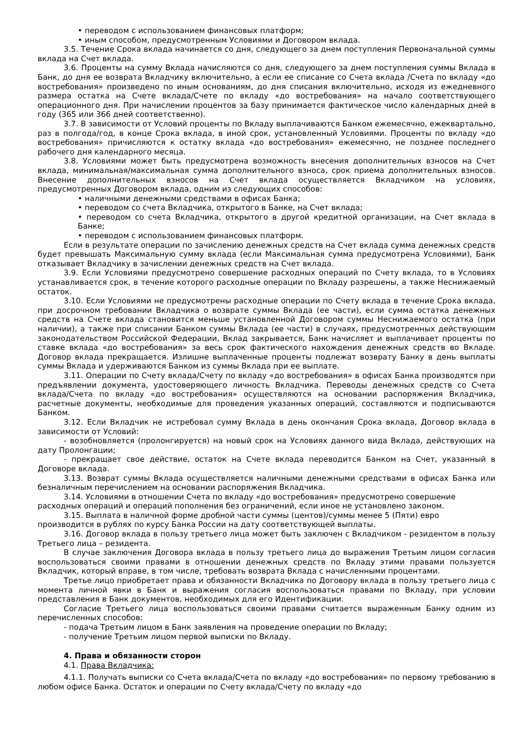• переводом с использованием финансовых платформ;
• иным способом, предусмотренным Условиями и Договором вклада.
3.5. Течение Срока вклада начинается со дня, следующего за днем поступления Первоначальной суммы вклада на Счет вклада.
3.6. Проценты на сумму Вклада начисляются со дня, следующего за днем поступления суммы Вклада в Банк, до дня ее возврата Вкладчику включительно, а если ее списание со Счета вклада /Счета по вкладу «до востребования» произведено по иным основаниям, до дня списания включительно, исходя из ежедневного размера остатка на Счете вклада/Счете по вкладу «до востребования» на начало соответствующего операционного дня. При начислении процентов за базу принимается фактическое число календарных дней в году (365 или 366 дней соответственно).
3.7. В зависимости от Условий проценты по Вкладу выплачиваются Банком ежемесячно, ежеквартально, раз в полгода/год, в конце Срока вклада, в иной срок, установленный Условиями. Проценты по вкладу «до востребования» причисляются к остатку вклада «до востребования» ежемесячно, не позднее последнего рабочего дня календарного месяца.
3.8. Условиями может быть предусмотрена возможность внесения дополнительных взносов на Счет вклада, минимальная/максимальная сумма дополнительного взноса, срок приема дополнительных взносов. Внесение дополнительных взносов на Счет вклада осуществляется Вкладчиком на условиях, предусмотренных Договором вклада, одним из следующих способов:
• наличными денежными средствами в офисах Банка;
• переводом со счета Вкладчика, открытого в Банке, на Счет вклада;
• переводом со счета Вкладчика, открытого в другой кредитной организации, на Счет вклада в Банке;
• переводом с использованием финансовых платформ.
Если в результате операции по зачислению денежных средств на Счет вклада сумма денежных средств будет превышать Максимальную сумму вклада (если Максимальная сумма предусмотрена Условиями), Банк отказывает Вкладчику в зачислении денежных средств на Счет вклада.
3.9. Если Условиями предусмотрено совершение расходных операций по Счету вклада, то в Условиях устанавливается срок, в течение которого расходные операции по Вкладу разрешены, а также Неснижаемый остаток.
3.10. Если Условиями не предусмотрены расходные операции по Счету вклада в течение Срока вклада, при досрочном требовании Вкладчика о возврате суммы Вклада (ее части), если сумма остатка денежных средств на Счете вклада становится меньше установленной Договором суммы Неснижаемого остатка (при наличии), а также при списании Банком суммы Вклада (ее части) в случаях, предусмотренных действующим законодательством Российской Федерации, Вклад закрывается, Банк начисляет и выплачивает проценты по ставке вклада «до востребования» за весь срок фактического нахождения денежных средств во Вкладе. Договор вклада прекращается. Излишне выплаченные проценты подлежат возврату Банку в день выплаты суммы Вклада и удерживаются Банком из суммы Вклада при ее выплате.
3.11. Операции по Счету вклада/Счету по вкладу «до востребования» в офисах Банка производятся при предъявлении документа, удостоверяющего личность Вкладчика. Переводы денежных средств со Счета вклада/Счета по вкладу «до востребования» осуществляются на основании распоряжения Вкладчика, расчетные документы, необходимые для проведения указанных операций, составляются и подписываются Банком.
3.12. Если Вкладчик не истребовал сумму Вклада в день окончания Срока вклада, Договор вклада в зависимости от Условий:
- возобновляется (пролонгируется) на новый срок на Условиях данного вида Вклада, действующих на дату Пролонгации;
- прекращает свое действие, остаток на Счете вклада переводится Банком на Счет, указанный в Договоре вклада.
3.13. Возврат суммы Вклада осуществляется наличными денежными средствами в офисах Банка или безналичным перечислением на основании распоряжения Вкладчика.
3.14. Условиями в отношении Счета по вкладу «до востребования» предусмотрено совершение расходных операций и операций пополнения без ограничений, если иное не установлено законом.
3.15. Выплата в наличной форме дробной части суммы (центов)/суммы менее 5 (Пяти) евро производится в рублях по курсу Банка России на дату соответствующей выплаты.
3.16. Договор вклада в пользу третьего лица может быть заключен с Вкладчиком - резидентом в пользу Третьего лица – резидента.
В случае заключения Договора вклада в пользу третьего лица до выражения Третьим лицом согласия воспользоваться своими правами в отношении денежных средств по Вкладу этими правами пользуется Вкладчик, который вправе, в том числе, требовать возврата Вклада с начисленными процентами.
Третье лицо приобретает права и обязанности Вкладчика по Договору вклада в пользу третьего лица с момента личной явки в Банк и выражения согласия воспользоваться правами по Вкладу, при условии представления в Банк документов, необходимых для его Идентификации.
Согласие Третьего лица воспользоваться своими правами считается выраженным Банку одним из перечисленных способов:
- подача Третьим лицом в Банк заявления на проведение операции по Вкладу;
- получение Третьим лицом первой выписки по Вкладу.
4. Права и обязанности сторон
4.1. Права Вкладчика:
4.1.1. Получать выписки со Счета вклада/Счета по вкладу «до востребования» по первому требованию в любом офисе Банка. Остаток и операции по Счету вклада/Счету по вкладу «до